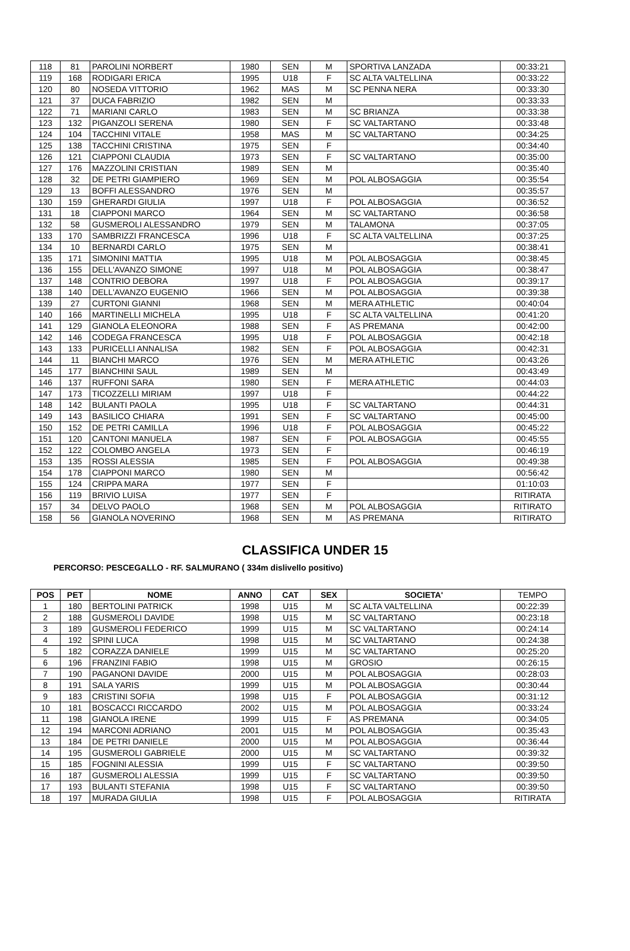| 118 | 81 | PAROLINI NORBERT | 1980 | SEN | M | SPORTIVA LANZADA | 00:33:21 |
| 119 | 168 | RODIGARI ERICA | 1995 | U18 | F | SC ALTA VALTELLINA | 00:33:22 |
| 120 | 80 | NOSEDA VITTORIO | 1962 | MAS | M | SC PENNA NERA | 00:33:30 |
| 121 | 37 | DUCA FABRIZIO | 1982 | SEN | M | | 00:33:33 |
| 122 | 71 | MARIANI CARLO | 1983 | SEN | M | SC BRIANZA | 00:33:38 |
| 123 | 132 | PIGANZOLI SERENA | 1980 | SEN | F | SC VALTARTANO | 00:33:48 |
| 124 | 104 | TACCHINI VITALE | 1958 | MAS | M | SC VALTARTANO | 00:34:25 |
| 125 | 138 | TACCHINI CRISTINA | 1975 | SEN | F | | 00:34:40 |
| 126 | 121 | CIAPPONI CLAUDIA | 1973 | SEN | F | SC VALTARTANO | 00:35:00 |
| 127 | 176 | MAZZOLINI CRISTIAN | 1989 | SEN | M | | 00:35:40 |
| 128 | 32 | DE PETRI GIAMPIERO | 1969 | SEN | M | POL ALBOSAGGIA | 00:35:54 |
| 129 | 13 | BOFFI ALESSANDRO | 1976 | SEN | M | | 00:35:57 |
| 130 | 159 | GHERARDI GIULIA | 1997 | U18 | F | POL ALBOSAGGIA | 00:36:52 |
| 131 | 18 | CIAPPONI MARCO | 1964 | SEN | M | SC VALTARTANO | 00:36:58 |
| 132 | 58 | GUSMEROLI ALESSANDRO | 1979 | SEN | M | TALAMONA | 00:37:05 |
| 133 | 170 | SAMBRIZZI FRANCESCA | 1996 | U18 | F | SC ALTA VALTELLINA | 00:37:25 |
| 134 | 10 | BERNARDI CARLO | 1975 | SEN | M | | 00:38:41 |
| 135 | 171 | SIMONINI MATTIA | 1995 | U18 | M | POL ALBOSAGGIA | 00:38:45 |
| 136 | 155 | DELL'AVANZO SIMONE | 1997 | U18 | M | POL ALBOSAGGIA | 00:38:47 |
| 137 | 148 | CONTRIO DEBORA | 1997 | U18 | F | POL ALBOSAGGIA | 00:39:17 |
| 138 | 140 | DELL'AVANZO EUGENIO | 1966 | SEN | M | POL ALBOSAGGIA | 00:39:38 |
| 139 | 27 | CURTONI GIANNI | 1968 | SEN | M | MERA ATHLETIC | 00:40:04 |
| 140 | 166 | MARTINELLI MICHELA | 1995 | U18 | F | SC ALTA VALTELLINA | 00:41:20 |
| 141 | 129 | GIANOLA ELEONORA | 1988 | SEN | F | AS PREMANA | 00:42:00 |
| 142 | 146 | CODEGA FRANCESCA | 1995 | U18 | F | POL ALBOSAGGIA | 00:42:18 |
| 143 | 133 | PURICELLI ANNALISA | 1982 | SEN | F | POL ALBOSAGGIA | 00:42:31 |
| 144 | 11 | BIANCHI MARCO | 1976 | SEN | M | MERA ATHLETIC | 00:43:26 |
| 145 | 177 | BIANCHINI SAUL | 1989 | SEN | M | | 00:43:49 |
| 146 | 137 | RUFFONI SARA | 1980 | SEN | F | MERA ATHLETIC | 00:44:03 |
| 147 | 173 | TICOZZELLI MIRIAM | 1997 | U18 | F | | 00:44:22 |
| 148 | 142 | BULANTI PAOLA | 1995 | U18 | F | SC VALTARTANO | 00:44:31 |
| 149 | 143 | BASILICO CHIARA | 1991 | SEN | F | SC VALTARTANO | 00:45:00 |
| 150 | 152 | DE PETRI CAMILLA | 1996 | U18 | F | POL ALBOSAGGIA | 00:45:22 |
| 151 | 120 | CANTONI MANUELA | 1987 | SEN | F | POL ALBOSAGGIA | 00:45:55 |
| 152 | 122 | COLOMBO ANGELA | 1973 | SEN | F | | 00:46:19 |
| 153 | 135 | ROSSI ALESSIA | 1985 | SEN | F | POL ALBOSAGGIA | 00:49:38 |
| 154 | 178 | CIAPPONI MARCO | 1980 | SEN | M | | 00:56:42 |
| 155 | 124 | CRIPPA MARA | 1977 | SEN | F | | 01:10:03 |
| 156 | 119 | BRIVIO LUISA | 1977 | SEN | F | | RITIRATA |
| 157 | 34 | DELVO PAOLO | 1968 | SEN | M | POL ALBOSAGGIA | RITIRATO |
| 158 | 56 | GIANOLA NOVERINO | 1968 | SEN | M | AS PREMANA | RITIRATO |
CLASSIFICA UNDER 15
PERCORSO: PESCEGALLO - RF. SALMURANO ( 334m dislivello positivo)
| POS | PET | NOME | ANNO | CAT | SEX | SOCIETA' | TEMPO |
| --- | --- | --- | --- | --- | --- | --- | --- |
| 1 | 180 | BERTOLINI PATRICK | 1998 | U15 | M | SC ALTA VALTELLINA | 00:22:39 |
| 2 | 188 | GUSMEROLI DAVIDE | 1998 | U15 | M | SC VALTARTANO | 00:23:18 |
| 3 | 189 | GUSMEROLI FEDERICO | 1999 | U15 | M | SC VALTARTANO | 00:24:14 |
| 4 | 192 | SPINI LUCA | 1998 | U15 | M | SC VALTARTANO | 00:24:38 |
| 5 | 182 | CORAZZA DANIELE | 1999 | U15 | M | SC VALTARTANO | 00:25:20 |
| 6 | 196 | FRANZINI FABIO | 1998 | U15 | M | GROSIO | 00:26:15 |
| 7 | 190 | PAGANONI DAVIDE | 2000 | U15 | M | POL ALBOSAGGIA | 00:28:03 |
| 8 | 191 | SALA YARIS | 1999 | U15 | M | POL ALBOSAGGIA | 00:30:44 |
| 9 | 183 | CRISTINI SOFIA | 1998 | U15 | F | POL ALBOSAGGIA | 00:31:12 |
| 10 | 181 | BOSCACCI RICCARDO | 2002 | U15 | M | POL ALBOSAGGIA | 00:33:24 |
| 11 | 198 | GIANOLA IRENE | 1999 | U15 | F | AS PREMANA | 00:34:05 |
| 12 | 194 | MARCONI ADRIANO | 2001 | U15 | M | POL ALBOSAGGIA | 00:35:43 |
| 13 | 184 | DE PETRI DANIELE | 2000 | U15 | M | POL ALBOSAGGIA | 00:36:44 |
| 14 | 195 | GUSMEROLI GABRIELE | 2000 | U15 | M | SC VALTARTANO | 00:39:32 |
| 15 | 185 | FOGNINI ALESSIA | 1999 | U15 | F | SC VALTARTANO | 00:39:50 |
| 16 | 187 | GUSMEROLI ALESSIA | 1999 | U15 | F | SC VALTARTANO | 00:39:50 |
| 17 | 193 | BULANTI STEFANIA | 1998 | U15 | F | SC VALTARTANO | 00:39:50 |
| 18 | 197 | MURADA GIULIA | 1998 | U15 | F | POL ALBOSAGGIA | RITIRATA |